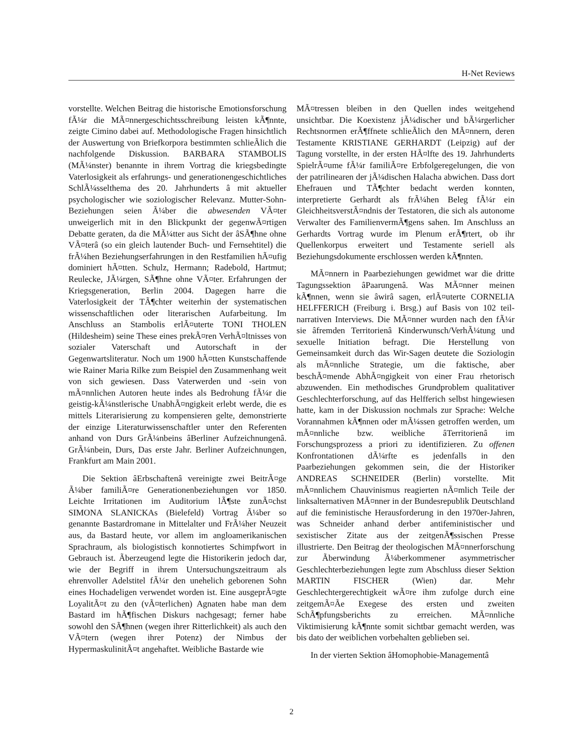H-Net Reviews
vorstellte. Welchen Beitrag die historische Emotionsforschung fÃ¼r die MÃ¤nnergeschichtsschreibung leisten kÃ¶nnte, zeigte Cimino dabei auf. Methodologische Fragen hinsichtlich der Auswertung von Briefkorpora bestimmten schlieÃlich die nachfolgende Diskussion. BARBARA STAMBOLIS (MÃ¼nster) benannte in ihrem Vortrag die kriegsbedingte Vaterlosigkeit als erfahrungs- und generationengeschichtliches SchlÃ¼sselthema des 20. Jahrhunderts â mit aktueller psychologischer wie soziologischer Relevanz. Mutter-Sohn-Beziehungen seien Ã¼ber die abwesenden VÃ¤ter unweigerlich mit in den Blickpunkt der gegenwÃ¤rtigen Debatte geraten, da die MÃ¼tter aus Sicht der âSÃ¶hne ohne VÃ¤terâ (so ein gleich lautender Buch- und Fernsehtitel) die frÃ¼hen Beziehungserfahrungen in den Restfamilien hÃ¤ufig dominiert hÃ¤tten. Schulz, Hermann; Radebold, Hartmut; Reulecke, JÃ¼rgen, SÃ¶hne ohne VÃ¤ter. Erfahrungen der Kriegsgeneration, Berlin 2004. Dagegen harre die Vaterlosigkeit der TÃ¶chter weiterhin der systematischen wissenschaftlichen oder literarischen Aufarbeitung. Im Anschluss an Stambolis erlÃ¤uterte TONI THOLEN (Hildesheim) seine These eines prekÃ¤ren VerhÃ¤ltnisses von sozialer Vaterschaft und Autorschaft in der Gegenwartsliteratur. Noch um 1900 hÃ¤tten Kunstschaffende wie Rainer Maria Rilke zum Beispiel den Zusammenhang weit von sich gewiesen. Dass Vaterwerden und -sein von mÃ¤nnlichen Autoren heute indes als Bedrohung fÃ¼r die geistig-kÃ¼nstlerische UnabhÃ¤ngigkeit erlebt werde, die es mittels Literarisierung zu kompensieren gelte, demonstrierte der einzige Literaturwissenschaftler unter den Referenten anhand von Durs GrÃ¼nbeins âBerliner Aufzeichnungenâ. GrÃ¼nbein, Durs, Das erste Jahr. Berliner Aufzeichnungen, Frankfurt am Main 2001.
Die Sektion âErbschaftenâ vereinigte zwei BeitrÃ¤ge Ã¼ber familiÃ¤re Generationenbeziehungen vor 1850. Leichte Irritationen im Auditorium lÃ¶ste zunÃ¤chst SIMONA SLANICKAs (Bielefeld) Vortrag Ã¼ber so genannte Bastardromane in Mittelalter und FrÃ¼her Neuzeit aus, da Bastard heute, vor allem im angloamerikanischen Sprachraum, als biologistisch konnotiertes Schimpfwort in Gebrauch ist. Ãberzeugend legte die Historikerin jedoch dar, wie der Begriff in ihrem Untersuchungszeitraum als ehrenvoller Adelstitel fÃ¼r den unehelich geborenen Sohn eines Hochadeligen verwendet worden ist. Eine ausgeprÃ¤gte LoyalitÃ¤t zu den (vÃ¤terlichen) Agnaten habe man dem Bastard im hÃ¶fischen Diskurs nachgesagt; ferner habe sowohl den SÃ¶hnen (wegen ihrer Ritterlichkeit) als auch den VÃ¤tern (wegen ihrer Potenz) der Nimbus der HypermaskulinitÃ¤t angehaftet. Weibliche Bastarde wie
MÃ¤tressen bleiben in den Quellen indes weitgehend unsichtbar. Die Koexistenz jÃ¼discher und bÃ¼rgerlicher Rechtsnormen erÃ¶ffnete schlieÃlich den MÃ¤nnern, deren Testamente KRISTIANE GERHARDT (Leipzig) auf der Tagung vorstellte, in der ersten HÃ¤lfte des 19. Jahrhunderts SpielrÃ¤ume fÃ¼r familiÃ¤re Erbfolgeregelungen, die von der patrilinearen der jÃ¼dischen Halacha abwichen. Dass dort Ehefrauen und TÃ¶chter bedacht werden konnten, interpretierte Gerhardt als frÃ¼hen Beleg fÃ¼r ein GleichheitsverstÃ¤ndnis der Testatoren, die sich als autonome Verwalter des FamilienvermÃ¶gens sahen. Im Anschluss an Gerhardts Vortrag wurde im Plenum erÃ¶rtert, ob ihr Quellenkorpus erweitert und Testamente seriell als Beziehungsdokumente erschlossen werden kÃ¶nnten.
MÃ¤nnern in Paarbeziehungen gewidmet war die dritte Tagungssektion âPaarungenâ. Was MÃ¤nner meinen kÃ¶nnen, wenn sie âwirâ sagen, erlÃ¤uterte CORNELIA HELFFERICH (Freiburg i. Brsg.) auf Basis von 102 teil-narrativen Interviews. Die MÃ¤nner wurden nach den fÃ¼r sie âfremden Territorienâ Kinderwunsch/VerhÃ¼tung und sexuelle Initiation befragt. Die Herstellung von Gemeinsamkeit durch das Wir-Sagen deutete die Soziologin als mÃ¤nnliche Strategie, um die faktische, aber beschÃ¤mende AbhÃ¤ngigkeit von einer Frau rhetorisch abzuwenden. Ein methodisches Grundproblem qualitativer Geschlechterforschung, auf das Helfferich selbst hingewiesen hatte, kam in der Diskussion nochmals zur Sprache: Welche Vorannahmen kÃ¶nnen oder mÃ¼ssen getroffen werden, um mÃ¤nnliche bzw. weibliche âTerritorienâ im Forschungsprozess a priori zu identifizieren. Zu offenen Konfrontationen dÃ¼rfte es jedenfalls in den Paarbeziehungen gekommen sein, die der Historiker ANDREAS SCHNEIDER (Berlin) vorstellte. Mit mÃ¤nnlichem Chauvinismus reagierten nÃ¤mlich Teile der linksalternativen MÃ¤nner in der Bundesrepublik Deutschland auf die feministische Herausforderung in den 1970er-Jahren, was Schneider anhand derber antifeministischer und sexistischer Zitate aus der zeitgenÃ¶ssischen Presse illustrierte. Den Beitrag der theologischen MÃ¤nnerforschung zur Ãberwindung Ã¼berkommener asymmetrischer Geschlechterbeziehungen legte zum Abschluss dieser Sektion MARTIN FISCHER (Wien) dar. Mehr Geschlechtergerechtigkeit wÃ¤re ihm zufolge durch eine zeitgemÃ¤Ãe Exegese des ersten und zweiten SchÃ¶pfungsberichts zu erreichen. MÃ¤nnliche Viktimisierung kÃ¶nnte somit sichtbar gemacht werden, was bis dato der weiblichen vorbehalten geblieben sei.
In der vierten Sektion âHomophobie-Managementâ
2